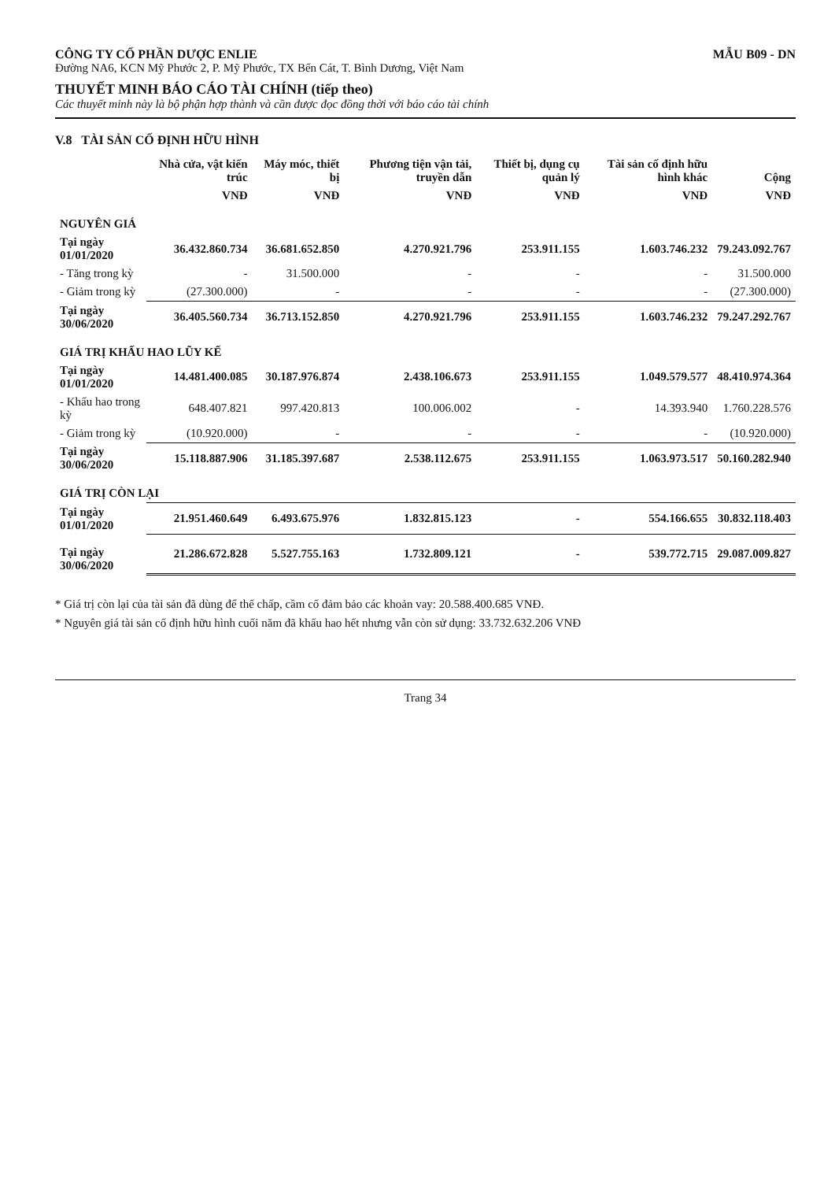CÔNG TY CỔ PHẦN DƯỢC ENLIE
Đường NA6, KCN Mỹ Phước 2, P. Mỹ Phước, TX Bến Cát, T. Bình Dương, Việt Nam
THUYẾT MINH BÁO CÁO TÀI CHÍNH (tiếp theo)
Các thuyết minh này là bộ phận hợp thành và cần được đọc đồng thời với báo cáo tài chính
MẪU B09 - DN
V.8 TÀI SẢN CỐ ĐỊNH HỮU HÌNH
| | Nhà cửa, vật kiến trúc | Máy móc, thiết bị | Phương tiện vận tải, truyền dẫn | Thiết bị, dụng cụ quản lý | Tài sản cố định hữu hình khác | Cộng |
| --- | --- | --- | --- | --- | --- | --- |
| | VNĐ | VNĐ | VNĐ | VNĐ | VNĐ | VNĐ |
| NGUYÊN GIÁ | | | | | | |
| Tại ngày 01/01/2020 | 36.432.860.734 | 36.681.652.850 | 4.270.921.796 | 253.911.155 | 1.603.746.232 | 79.243.092.767 |
| - Tăng trong kỳ | - | 31.500.000 | - | - | - | 31.500.000 |
| - Giảm trong kỳ | (27.300.000) | - | - | - | - | (27.300.000) |
| Tại ngày 30/06/2020 | 36.405.560.734 | 36.713.152.850 | 4.270.921.796 | 253.911.155 | 1.603.746.232 | 79.247.292.767 |
| GIÁ TRỊ KHẤU HAO LŨY KẾ | | | | | | |
| Tại ngày 01/01/2020 | 14.481.400.085 | 30.187.976.874 | 2.438.106.673 | 253.911.155 | 1.049.579.577 | 48.410.974.364 |
| - Khấu hao trong kỳ | 648.407.821 | 997.420.813 | 100.006.002 | - | 14.393.940 | 1.760.228.576 |
| - Giảm trong kỳ | (10.920.000) | - | - | - | - | (10.920.000) |
| Tại ngày 30/06/2020 | 15.118.887.906 | 31.185.397.687 | 2.538.112.675 | 253.911.155 | 1.063.973.517 | 50.160.282.940 |
| GIÁ TRỊ CÒN LẠI | | | | | | |
| Tại ngày 01/01/2020 | 21.951.460.649 | 6.493.675.976 | 1.832.815.123 | - | 554.166.655 | 30.832.118.403 |
| Tại ngày 30/06/2020 | 21.286.672.828 | 5.527.755.163 | 1.732.809.121 | - | 539.772.715 | 29.087.009.827 |
* Giá trị còn lại của tài sản đã dùng để thế chấp, cầm cố đảm bảo các khoản vay: 20.588.400.685 VNĐ.
* Nguyên giá tài sản cố định hữu hình cuối năm đã khấu hao hết nhưng vẫn còn sử dụng: 33.732.632.206 VNĐ
Trang 34